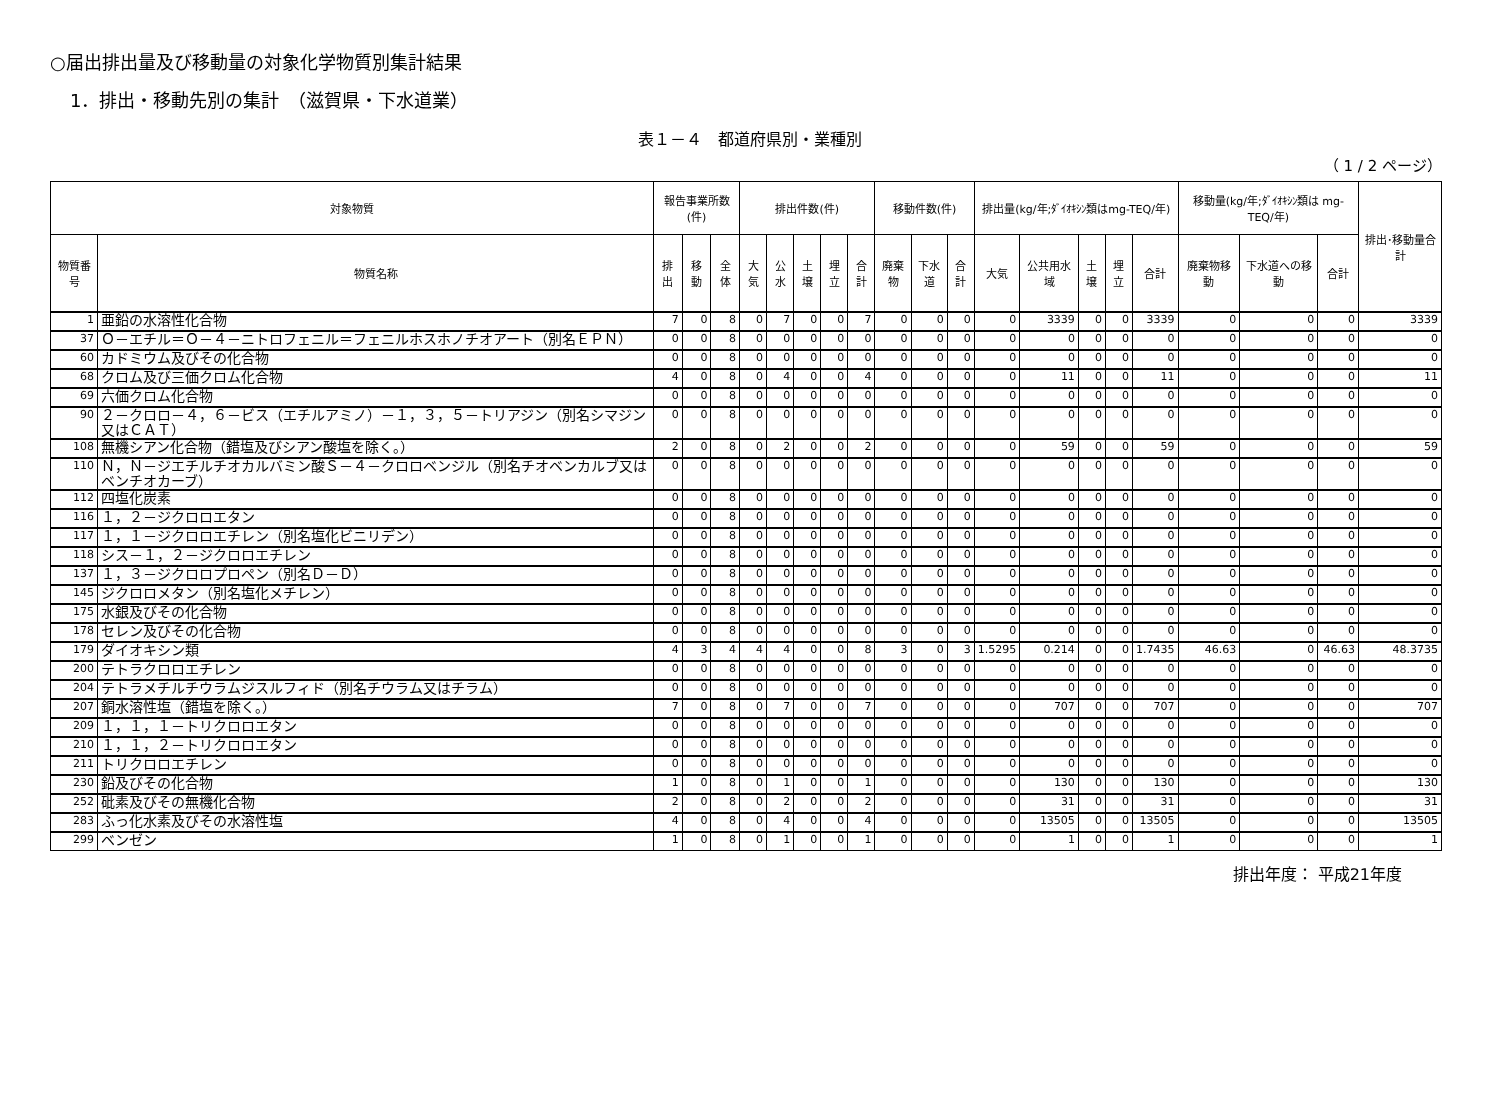○届出排出量及び移動量の対象化学物質別集計結果
1．排出・移動先別の集計　（滋賀県・下水道業）
表１－４　都道府県別・業種別
（ 1 / 2 ページ）
| 対象物質 | | 報告事業所数(件) | | | 排出件数(件) | | | | | 移動件数(件) | | | 排出量(kg/年;ﾀﾞｲｵｷｼﾝ類はmg-TEQ/年) | | | | | 移動量(kg/年;ﾀﾞｲｵｷｼﾝ類は mg-TEQ/年) | | | 排出･移動量合計 |
| --- | --- | --- | --- | --- | --- | --- | --- | --- | --- | --- | --- | --- | --- | --- | --- | --- | --- | --- | --- | --- | --- |
| 物質番号 | 物質名称 | 排出 | 移動 | 全体 | 大気 | 公水 | 土壌 | 埋立 | 合計 | 廃棄物 | 下水道 | 合計 | 大気 | 公共用水域 | 土壌 | 埋立 | 合計 | 廃棄物移動 | 下水道への移動 | 合計 | |
| 1 | 亜鉛の水溶性化合物 | 7 | 0 | 8 | 0 | 7 | 0 | 0 | 7 | 0 | 0 | 0 | 0 | 3339 | 0 | 0 | 3339 | 0 | 0 | 0 | 3339 |
| 37 | Ｏ－エチル＝Ｏ－４－ニトロフェニル＝フェニルホスホノチオアート（別名ＥＰＮ） | 0 | 0 | 8 | 0 | 0 | 0 | 0 | 0 | 0 | 0 | 0 | 0 | 0 | 0 | 0 | 0 | 0 | 0 | 0 | 0 |
| 60 | カドミウム及びその化合物 | 0 | 0 | 8 | 0 | 0 | 0 | 0 | 0 | 0 | 0 | 0 | 0 | 0 | 0 | 0 | 0 | 0 | 0 | 0 | 0 |
| 68 | クロム及び三価クロム化合物 | 4 | 0 | 8 | 0 | 4 | 0 | 0 | 4 | 0 | 0 | 0 | 0 | 11 | 0 | 0 | 11 | 0 | 0 | 0 | 11 |
| 69 | 六価クロム化合物 | 0 | 0 | 8 | 0 | 0 | 0 | 0 | 0 | 0 | 0 | 0 | 0 | 0 | 0 | 0 | 0 | 0 | 0 | 0 | 0 |
| 90 | ２－クロロ－４，６－ビス（エチルアミノ）－１，３，５－トリアジン（別名シマジン又はＣＡＴ） | 0 | 0 | 8 | 0 | 0 | 0 | 0 | 0 | 0 | 0 | 0 | 0 | 0 | 0 | 0 | 0 | 0 | 0 | 0 | 0 |
| 108 | 無機シアン化合物（錯塩及びシアン酸塩を除く。） | 2 | 0 | 8 | 0 | 2 | 0 | 0 | 2 | 0 | 0 | 0 | 0 | 59 | 0 | 0 | 59 | 0 | 0 | 0 | 59 |
| 110 | Ｎ，Ｎ－ジエチルチオカルバミン酸Ｓ－４－クロロベンジル（別名チオベンカルブ又はベンチオカーブ） | 0 | 0 | 8 | 0 | 0 | 0 | 0 | 0 | 0 | 0 | 0 | 0 | 0 | 0 | 0 | 0 | 0 | 0 | 0 | 0 |
| 112 | 四塩化炭素 | 0 | 0 | 8 | 0 | 0 | 0 | 0 | 0 | 0 | 0 | 0 | 0 | 0 | 0 | 0 | 0 | 0 | 0 | 0 | 0 |
| 116 | １，２－ジクロロエタン | 0 | 0 | 8 | 0 | 0 | 0 | 0 | 0 | 0 | 0 | 0 | 0 | 0 | 0 | 0 | 0 | 0 | 0 | 0 | 0 |
| 117 | １，１－ジクロロエチレン（別名塩化ビニリデン） | 0 | 0 | 8 | 0 | 0 | 0 | 0 | 0 | 0 | 0 | 0 | 0 | 0 | 0 | 0 | 0 | 0 | 0 | 0 | 0 |
| 118 | シス－１，２－ジクロロエチレン | 0 | 0 | 8 | 0 | 0 | 0 | 0 | 0 | 0 | 0 | 0 | 0 | 0 | 0 | 0 | 0 | 0 | 0 | 0 | 0 |
| 137 | １，３－ジクロロプロペン（別名Ｄ－Ｄ） | 0 | 0 | 8 | 0 | 0 | 0 | 0 | 0 | 0 | 0 | 0 | 0 | 0 | 0 | 0 | 0 | 0 | 0 | 0 | 0 |
| 145 | ジクロロメタン（別名塩化メチレン） | 0 | 0 | 8 | 0 | 0 | 0 | 0 | 0 | 0 | 0 | 0 | 0 | 0 | 0 | 0 | 0 | 0 | 0 | 0 | 0 |
| 175 | 水銀及びその化合物 | 0 | 0 | 8 | 0 | 0 | 0 | 0 | 0 | 0 | 0 | 0 | 0 | 0 | 0 | 0 | 0 | 0 | 0 | 0 | 0 |
| 178 | セレン及びその化合物 | 0 | 0 | 8 | 0 | 0 | 0 | 0 | 0 | 0 | 0 | 0 | 0 | 0 | 0 | 0 | 0 | 0 | 0 | 0 | 0 |
| 179 | ダイオキシン類 | 4 | 3 | 4 | 4 | 4 | 0 | 0 | 8 | 3 | 0 | 3 | 1.5295 | 0.214 | 0 | 0 | 1.7435 | 46.63 | 0 | 46.63 | 48.3735 |
| 200 | テトラクロロエチレン | 0 | 0 | 8 | 0 | 0 | 0 | 0 | 0 | 0 | 0 | 0 | 0 | 0 | 0 | 0 | 0 | 0 | 0 | 0 | 0 |
| 204 | テトラメチルチウラムジスルフィド（別名チウラム又はチラム） | 0 | 0 | 8 | 0 | 0 | 0 | 0 | 0 | 0 | 0 | 0 | 0 | 0 | 0 | 0 | 0 | 0 | 0 | 0 | 0 |
| 207 | 銅水溶性塩（錯塩を除く。） | 7 | 0 | 8 | 0 | 7 | 0 | 0 | 7 | 0 | 0 | 0 | 0 | 707 | 0 | 0 | 707 | 0 | 0 | 0 | 707 |
| 209 | １，１，１－トリクロロエタン | 0 | 0 | 8 | 0 | 0 | 0 | 0 | 0 | 0 | 0 | 0 | 0 | 0 | 0 | 0 | 0 | 0 | 0 | 0 | 0 |
| 210 | １，１，２－トリクロロエタン | 0 | 0 | 8 | 0 | 0 | 0 | 0 | 0 | 0 | 0 | 0 | 0 | 0 | 0 | 0 | 0 | 0 | 0 | 0 | 0 |
| 211 | トリクロロエチレン | 0 | 0 | 8 | 0 | 0 | 0 | 0 | 0 | 0 | 0 | 0 | 0 | 0 | 0 | 0 | 0 | 0 | 0 | 0 | 0 |
| 230 | 鉛及びその化合物 | 1 | 0 | 8 | 0 | 1 | 0 | 0 | 1 | 0 | 0 | 0 | 0 | 130 | 0 | 0 | 130 | 0 | 0 | 0 | 130 |
| 252 | 砒素及びその無機化合物 | 2 | 0 | 8 | 0 | 2 | 0 | 0 | 2 | 0 | 0 | 0 | 0 | 31 | 0 | 0 | 31 | 0 | 0 | 0 | 31 |
| 283 | ふっ化水素及びその水溶性塩 | 4 | 0 | 8 | 0 | 4 | 0 | 0 | 4 | 0 | 0 | 0 | 0 | 13505 | 0 | 0 | 13505 | 0 | 0 | 0 | 13505 |
| 299 | ベンゼン | 1 | 0 | 8 | 0 | 1 | 0 | 0 | 1 | 0 | 0 | 0 | 0 | 1 | 0 | 0 | 1 | 0 | 0 | 0 | 1 |
排出年度： 平成21年度